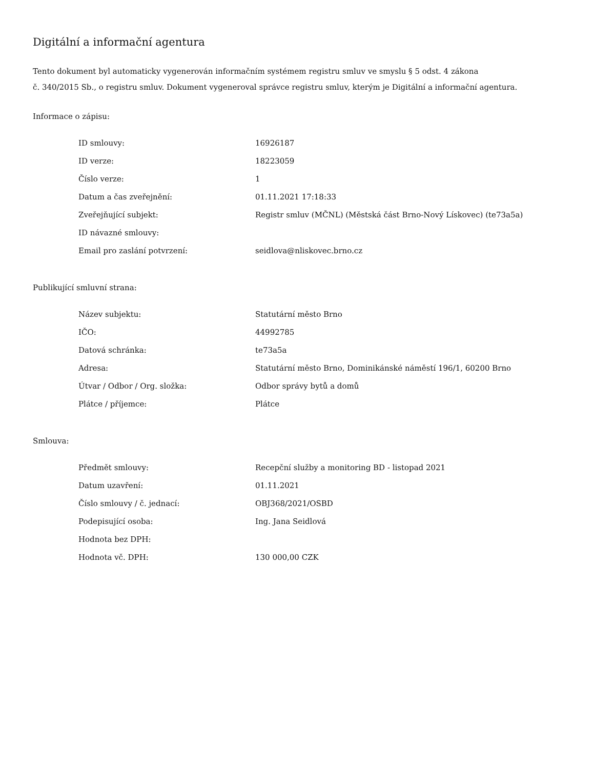Digitální a informační agentura
Tento dokument byl automaticky vygenerován informačním systémem registru smluv ve smyslu § 5 odst. 4 zákona
č. 340/2015 Sb., o registru smluv. Dokument vygeneroval správce registru smluv, kterým je Digitální a informační agentura.
Informace o zápisu:
| ID smlouvy: | 16926187 |
| ID verze: | 18223059 |
| Číslo verze: | 1 |
| Datum a čas zveřejnění: | 01.11.2021 17:18:33 |
| Zveřejňující subjekt: | Registr smluv (MČNL) (Městská část Brno-Nový Lískovec) (te73a5a) |
| ID návazné smlouvy: | |
| Email pro zaslání potvrzení: | seidlova@nliskovec.brno.cz |
Publikující smluvní strana:
| Název subjektu: | Statutární město Brno |
| IČO: | 44992785 |
| Datová schránka: | te73a5a |
| Adresa: | Statutární město Brno, Dominikánské náměstí 196/1, 60200 Brno |
| Útvar / Odbor / Org. složka: | Odbor správy bytů a domů |
| Plátce / příjemce: | Plátce |
Smlouva:
| Předmět smlouvy: | Recepční služby a monitoring BD - listopad 2021 |
| Datum uzavření: | 01.11.2021 |
| Číslo smlouvy / č. jednací: | OBJ368/2021/OSBD |
| Podepisující osoba: | Ing. Jana Seidlová |
| Hodnota bez DPH: | |
| Hodnota vč. DPH: | 130 000,00 CZK |